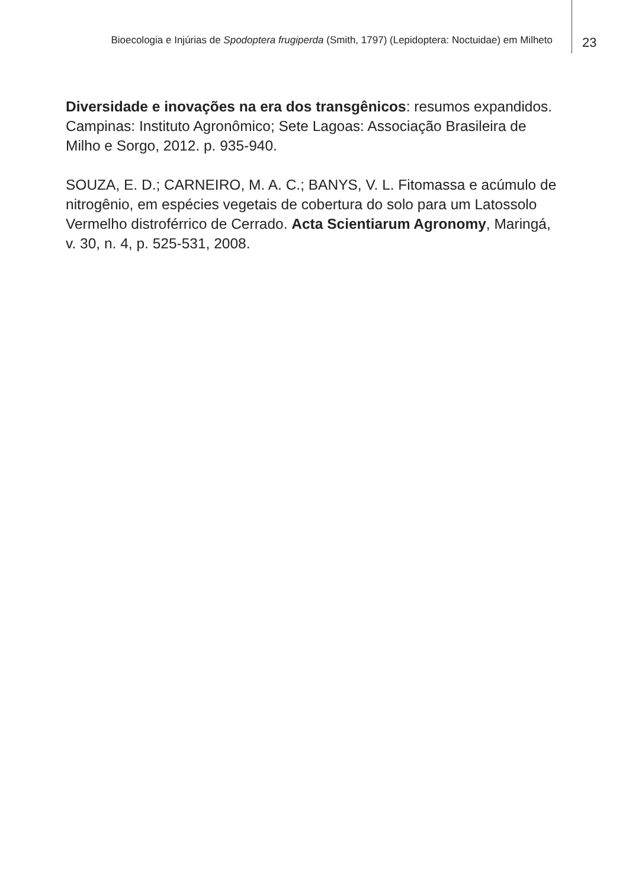Bioecologia e Injúrias de Spodoptera frugiperda (Smith, 1797) (Lepidoptera: Noctuidae) em Milheto
23
Diversidade e inovações na era dos transgênicos: resumos expandidos. Campinas: Instituto Agronômico; Sete Lagoas: Associação Brasileira de Milho e Sorgo, 2012. p. 935-940.
SOUZA, E. D.; CARNEIRO, M. A. C.; BANYS, V. L. Fitomassa e acúmulo de nitrogênio, em espécies vegetais de cobertura do solo para um Latossolo Vermelho distroférrico de Cerrado. Acta Scientiarum Agronomy, Maringá, v. 30, n. 4, p. 525-531, 2008.